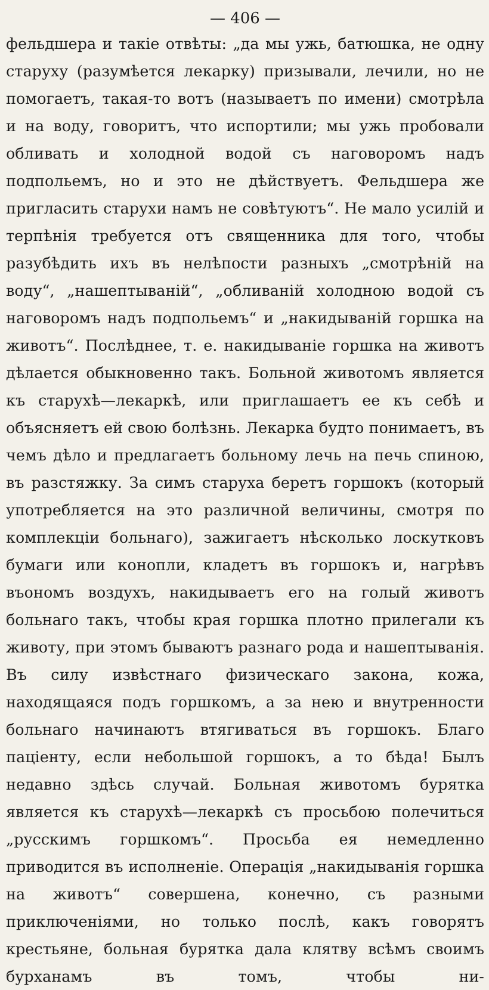— 406 —
фельдшера и такіе отвѣты: „да мы ужь, батюшка, не одну старуху (разумѣется лекарку) призывали, лечили, но не помогаетъ, такая-то вотъ (называетъ по имени) смотрѣла и на воду, говоритъ, что испортили; мы ужь пробовали обливать и холодной водой съ наговоромъ надъ подпольемъ, но и это не дѣйствуетъ. Фельдшера же пригласить старухи намъ не совѣтуютъ“. Не мало усилій и терпѣнія требуется отъ священника для того, чтобы разубѣдить ихъ въ нелѣпости разныхъ „смотрѣній на воду“, „нашептываній“, „обливаній холодною водой съ наговоромъ надъ подпольемъ“ и „накидываній горшка на животъ“. Послѣднее, т. е. накидываніе горшка на животъ дѣлается обыкновенно такъ. Больной животомъ является къ старухѣ—лекаркѣ, или приглашаетъ ее къ себѣ и объясняетъ ей свою болѣзнь. Лекарка будто понимаетъ, въ чемъ дѣло и предлагаетъ больному лечь на печь спиною, въ разстяжку. За симъ старуха беретъ горшокъ (который употребляется на это различной величины, смотря по комплекціи больнаго), зажигаетъ нѣсколько лоскутковъ бумаги или конопли, кладетъ въ горшокъ и, нагрѣвъ въономъ воздухъ, накидываетъ его на голый животъ больнаго такъ, чтобы края горшка плотно прилегали къ животу, при этомъ бываютъ разнаго рода и нашептыванія. Въ силу извѣстнаго физическаго закона, кожа, находящаяся подъ горшкомъ, а за нею и внутренности больнаго начинаютъ втягиваться въ горшокъ. Благо паціенту, если небольшой горшокъ, а то бѣда! Былъ недавно здѣсь случай. Больная животомъ бурятка является къ старухѣ—лекаркѣ съ просьбою полечиться „русскимъ горшкомъ“. Просьба ея немедленно приводится въ исполненіе. Операція „накидыванія горшка на животъ“ совершена, конечно, съ разными приключеніями, но только послѣ, какъ говорятъ крестьяне, больная бурятка дала клятву всѣмъ своимъ бурханамъ въ томъ, чтобы ни-